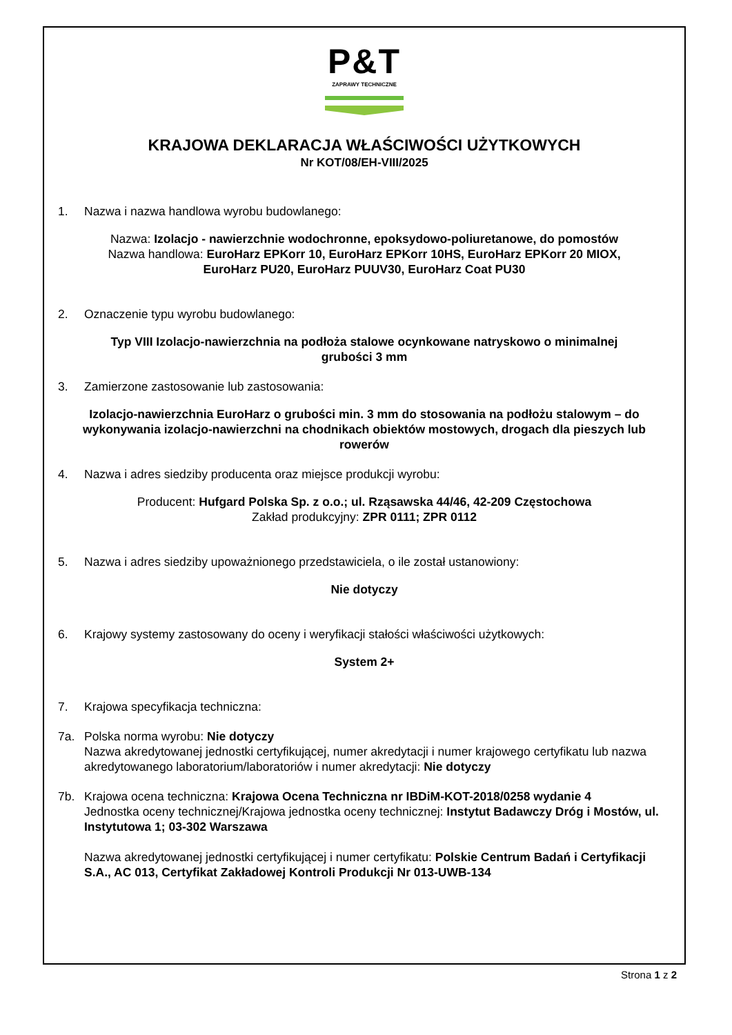P&T
ZAPRAWY TECHNICZNE
KRAJOWA DEKLARACJA WŁAŚCIWOŚCI UŻYTKOWYCH
Nr KOT/08/EH-VIII/2025
1. Nazwa i nazwa handlowa wyrobu budowlanego:
Nazwa: Izolacjo - nawierzchnie wodochronne, epoksydowo-poliuretanowe, do pomostów
Nazwa handlowa: EuroHarz EPKorr 10, EuroHarz EPKorr 10HS, EuroHarz EPKorr 20 MIOX,
EuroHarz PU20, EuroHarz PUUV30, EuroHarz Coat PU30
2. Oznaczenie typu wyrobu budowlanego:
Typ VIII Izolacjo-nawierzchnia na podłoża stalowe ocynkowane natryskowo o minimalnej
grubości 3 mm
3. Zamierzone zastosowanie lub zastosowania:
Izolacjo-nawierzchnia EuroHarz o grubości min. 3 mm do stosowania na podłożu stalowym – do wykonywania izolacjo-nawierzchni na chodnikach obiektów mostowych, drogach dla pieszych lub rowerów
4. Nazwa i adres siedziby producenta oraz miejsce produkcji wyrobu:
Producent: Hufgard Polska Sp. z o.o.; ul. Rząsawska 44/46, 42-209 Częstochowa
Zakład produkcyjny: ZPR 0111; ZPR 0112
5. Nazwa i adres siedziby upoważnionego przedstawiciela, o ile został ustanowiony:
Nie dotyczy
6. Krajowy systemy zastosowany do oceny i weryfikacji stałości właściwości użytkowych:
System 2+
7. Krajowa specyfikacja techniczna:
7a. Polska norma wyrobu: Nie dotyczy
Nazwa akredytowanej jednostki certyfikującej, numer akredytacji i numer krajowego certyfikatu lub nazwa akredytowanego laboratorium/laboratoriów i numer akredytacji: Nie dotyczy
7b. Krajowa ocena techniczna: Krajowa Ocena Techniczna nr IBDiM-KOT-2018/0258 wydanie 4
Jednostka oceny technicznej/Krajowa jednostka oceny technicznej: Instytut Badawczy Dróg i Mostów, ul. Instytutowa 1; 03-302 Warszawa
Nazwa akredytowanej jednostki certyfikującej i numer certyfikatu: Polskie Centrum Badań i Certyfikacji S.A., AC 013, Certyfikat Zakładowej Kontroli Produkcji Nr 013-UWB-134
Strona 1 z 2